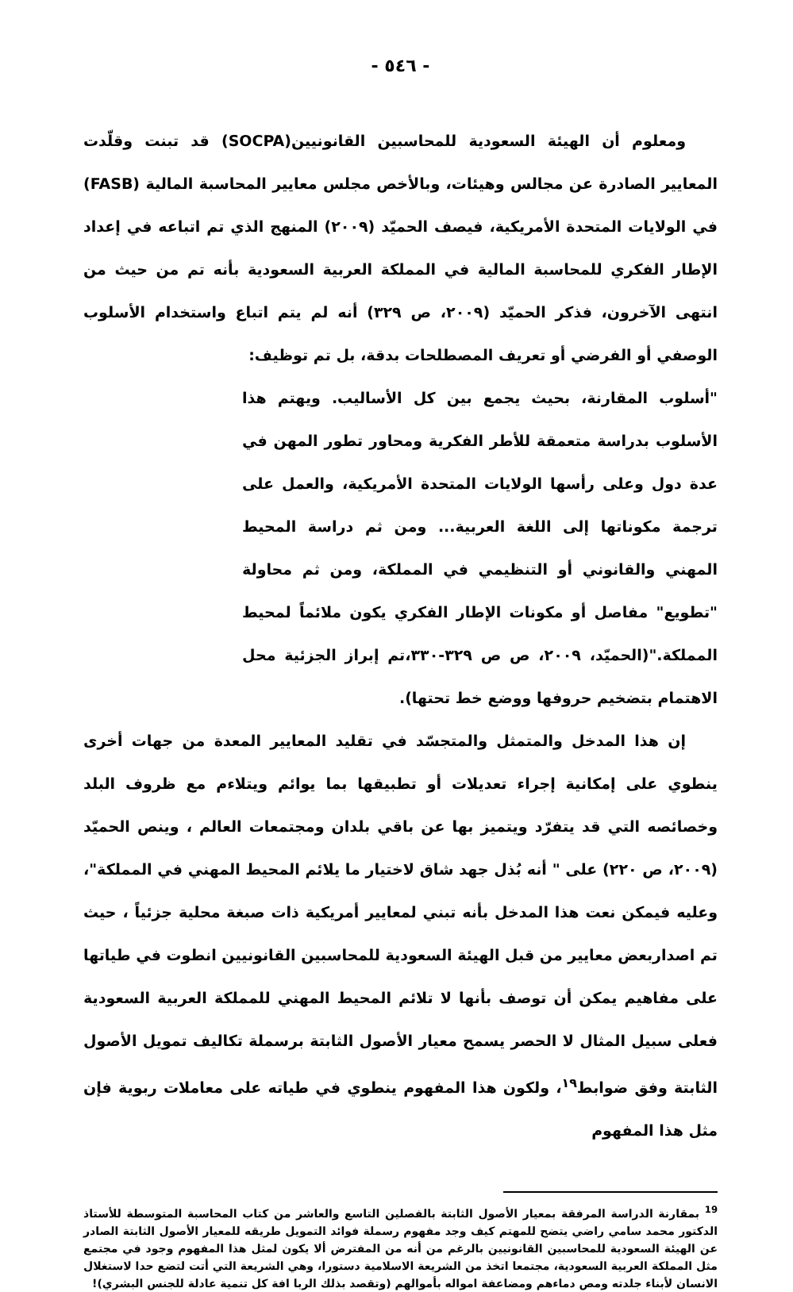- ٥٤٦ -
ومعلوم أن الهيئة السعودية للمحاسبين القانونيين(SOCPA) قد تبنت وقلّدت المعايير الصادرة عن مجالس وهيئات، وبالأخص مجلس معايير المحاسبة المالية (FASB) في الولايات المتحدة الأمريكية، فيصف الحميّد (٢٠٠٩) المنهج الذي تم اتباعه في إعداد الإطار الفكري للمحاسبة المالية في المملكة العربية السعودية بأنه تم من حيث من انتهى الآخرون، فذكر الحميّد (٢٠٠٩، ص ٣٢٩) أنه لم يتم اتباع واستخدام الأسلوب الوصفي أو الفرضي أو تعريف المصطلحات بدقة، بل تم توظيف:
"أسلوب المقارنة، بحيث يجمع بين كل الأساليب. ويهتم هذا الأسلوب بدراسة متعمقة للأطر الفكرية ومحاور تطور المهن في عدة دول وعلى رأسها الولايات المتحدة الأمريكية، والعمل على ترجمة مكوناتها إلى اللغة العربية... ومن ثم دراسة المحيط المهني والقانوني أو التنظيمي في المملكة، ومن ثم محاولة "تطويع" مفاصل أو مكونات الإطار الفكري يكون ملائماً لمحيط المملكة."(الحميّد، ٢٠٠٩، ص ص ٣٢٩-٣٣٠،تم إبراز الجزئية محل الاهتمام بتضخيم حروفها ووضع خط تحتها).
إن هذا المدخل والمتمثل والمتجسّد في تقليد المعايير المعدة من جهات أخرى ينطوي على إمكانية إجراء تعديلات أو تطبيقها بما يوائم ويتلاءم مع ظروف البلد وخصائصه التي قد يتفرّد ويتميز بها عن باقي بلدان ومجتمعات العالم ، وينص الحميّد (٢٠٠٩، ص ٢٢٠) على " أنه بُذل جهد شاق لاختيار ما يلائم المحيط المهني في المملكة"، وعليه فيمكن نعت هذا المدخل بأنه تبني لمعايير أمريكية ذات صبغة محلية جزئياً ، حيث تم اصداربعض معايير من قبل الهيئة السعودية للمحاسبين القانونيين انطوت في طياتها على مفاهيم يمكن أن توصف بأنها لا تلائم المحيط المهني للمملكة العربية السعودية فعلى سبيل المثال لا الحصر يسمح معيار الأصول الثابتة برسملة تكاليف تمويل الأصول الثابتة وفق ضوابط<sup>١٩</sup>، ولكون هذا المفهوم ينطوي في طياته على معاملات ربوية فإن مثل هذا المفهوم
<sup>19</sup> بمقارنة الدراسة المرفقة بمعيار الأصول الثابتة بالفصلين التاسع والعاشر من كتاب المحاسبة المتوسطة للأستاذ الدكتور محمد سامي راضي يتضح للمهتم كيف وجد مفهوم رسملة فوائد التمويل طريقه للمعيار الأصول الثابتة الصادر عن الهيئة السعودية للمحاسبين القانونيين بالرغم من أنه من المفترض ألا يكون لمثل هذا المفهوم وجود في مجتمع مثل المملكة العربية السعودية، مجتمعا اتخذ من الشريعة الاسلامية دستورا، وهي الشريعة التي أتت لتضع حدا لاستغلال الانسان لأبناء جلدته ومص دماءهم ومضاعفة امواله بأموالهم (وتقصد بذلك الربا افة كل تنمية عادلة للجنس البشري)!